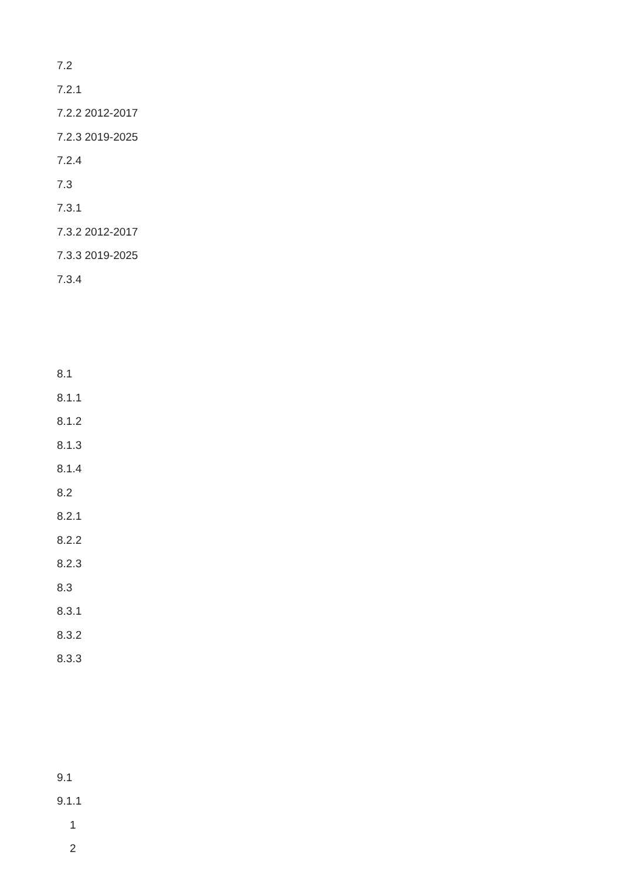7.2
7.2.1
7.2.2 2012-2017
7.2.3 2019-2025
7.2.4
7.3
7.3.1
7.3.2 2012-2017
7.3.3 2019-2025
7.3.4
8.1
8.1.1
8.1.2
8.1.3
8.1.4
8.2
8.2.1
8.2.2
8.2.3
8.3
8.3.1
8.3.2
8.3.3
9.1
9.1.1
1
2